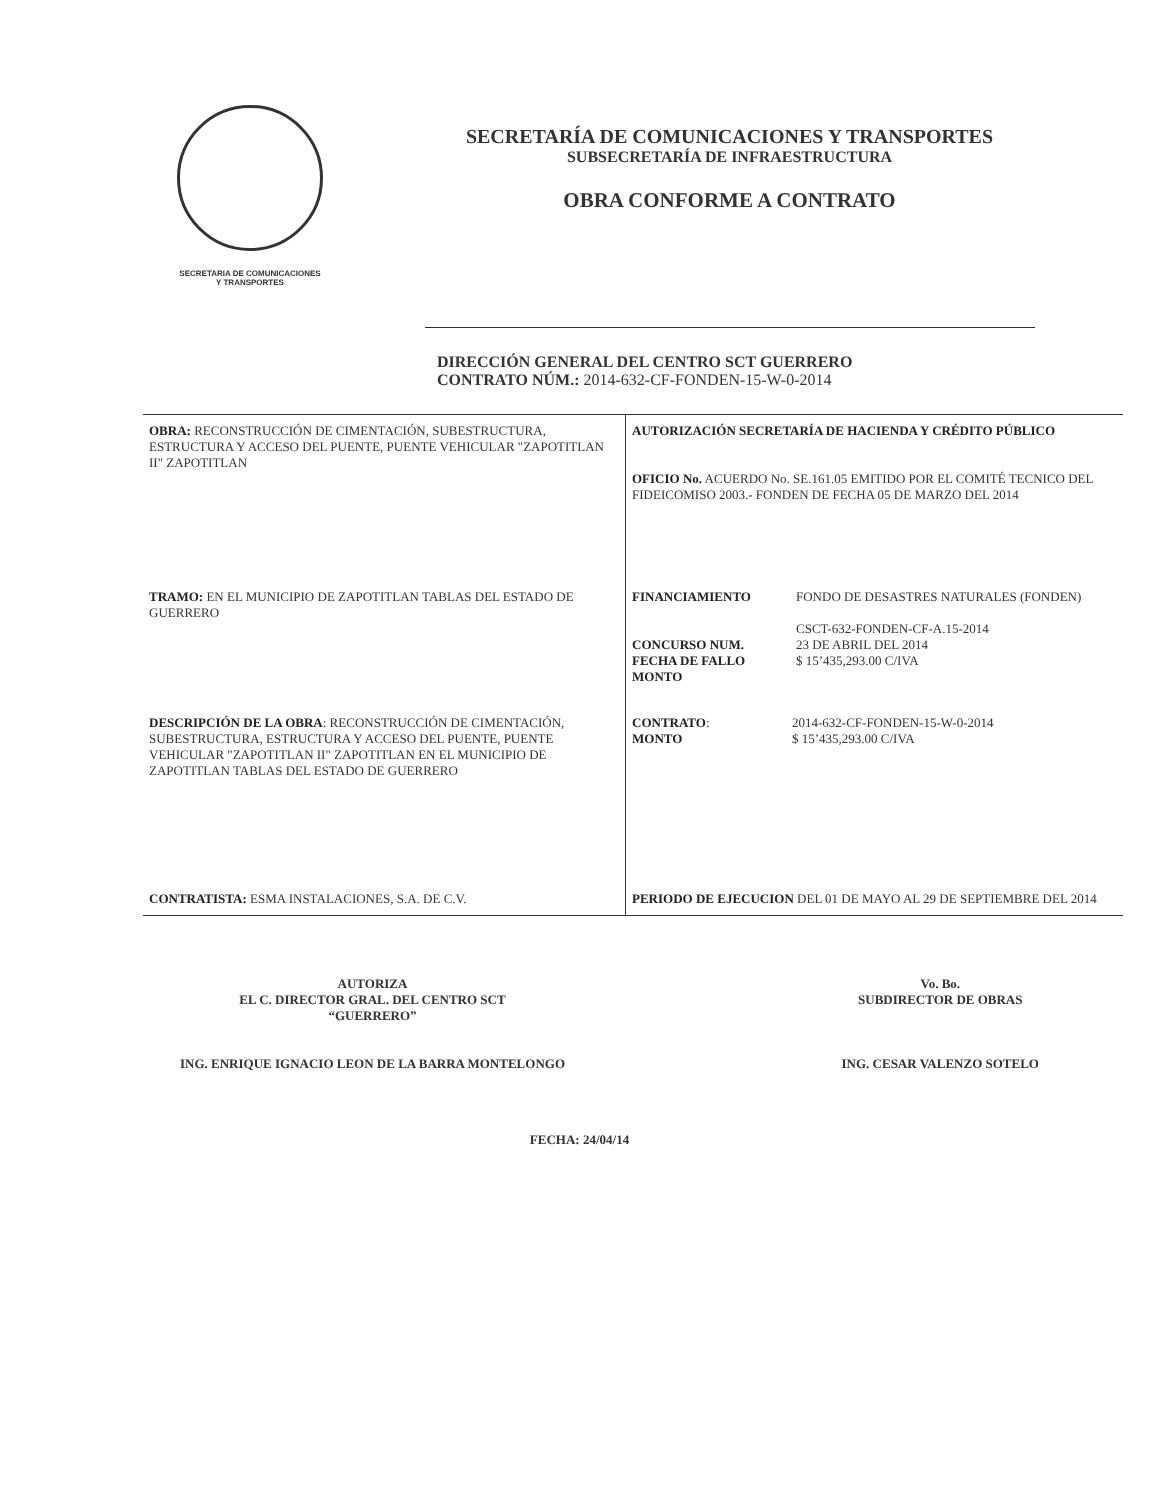SECRETARIA DE COMUNICACIONES
Y TRANSPORTES
SECRETARÍA DE COMUNICACIONES Y TRANSPORTES
SUBSECRETARÍA DE INFRAESTRUCTURA
OBRA CONFORME A CONTRATO
DIRECCIÓN GENERAL DEL CENTRO SCT GUERRERO
CONTRATO NÚM.: 2014-632-CF-FONDEN-15-W-0-2014
| OBRA: RECONSTRUCCIÓN DE CIMENTACIÓN, SUBESTRUCTURA, ESTRUCTURA Y ACCESO DEL PUENTE, PUENTE VEHICULAR "ZAPOTITLAN II" ZAPOTITLAN | AUTORIZACIÓN SECRETARÍA DE HACIENDA Y CRÉDITO PÚBLICO OFICIO No. ACUERDO No. SE.161.05 EMITIDO POR EL COMITÉ TECNICO DEL FIDEICOMISO 2003.- FONDEN DE FECHA 05 DE MARZO DEL 2014 |
| TRAMO: EN EL MUNICIPIO DE ZAPOTITLAN TABLAS DEL ESTADO DE GUERRERO | / FINANCIAMIENTO CONCURSO NUM. FECHA DE FALLO MONTO / FONDO DE DESASTRES NATURALES (FONDEN) CSCT-632-FONDEN-CF-A.15-2014 23 DE ABRIL DEL 2014 $ 15’435,293.00 C/IVA / |
| DESCRIPCIÓN DE LA OBRA : RECONSTRUCCIÓN DE CIMENTACIÓN, SUBESTRUCTURA, ESTRUCTURA Y ACCESO DEL PUENTE, PUENTE VEHICULAR "ZAPOTITLAN II" ZAPOTITLAN EN EL MUNICIPIO DE ZAPOTITLAN TABLAS DEL ESTADO DE GUERRERO | / CONTRATO : MONTO / 2014-632-CF-FONDEN-15-W-0-2014 $ 15’435,293.00 C/IVA / |
| CONTRATISTA: ESMA INSTALACIONES, S.A. DE C.V. | PERIODO DE EJECUCION DEL 01 DE MAYO AL 29 DE SEPTIEMBRE DEL 2014 |
AUTORIZA
EL C. DIRECTOR GRAL. DEL CENTRO SCT
“GUERRERO”
ING. ENRIQUE IGNACIO LEON DE LA BARRA MONTELONGO
Vo. Bo.
SUBDIRECTOR DE OBRAS
ING. CESAR VALENZO SOTELO
FECHA: 24/04/14